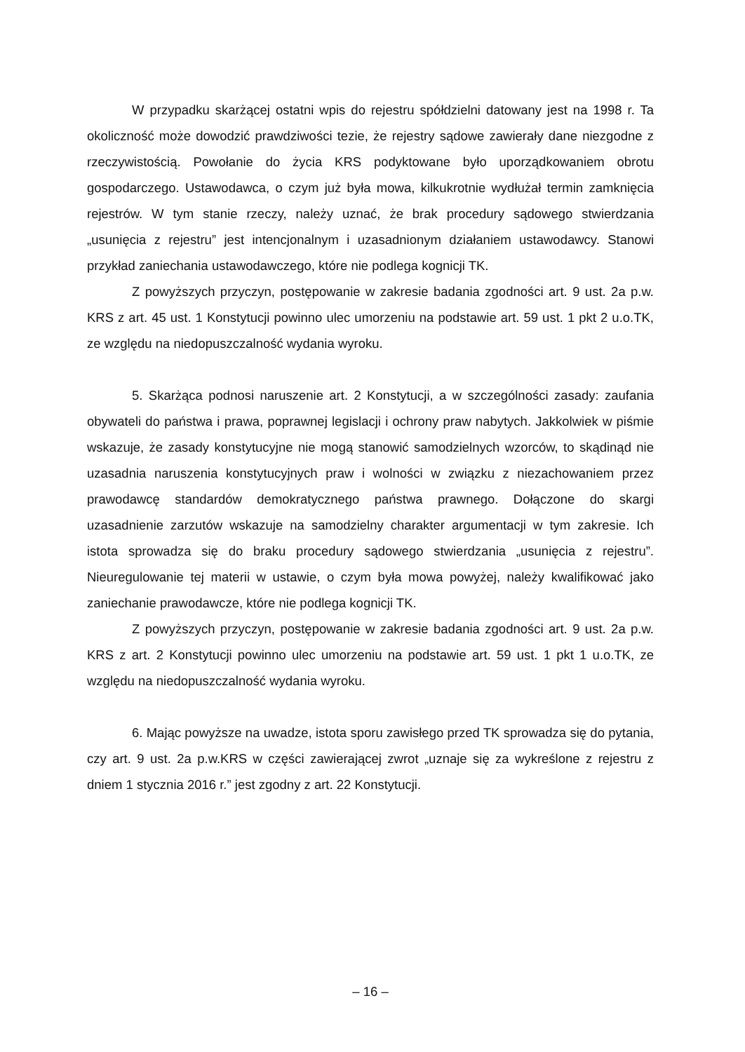W przypadku skarżącej ostatni wpis do rejestru spółdzielni datowany jest na 1998 r. Ta okoliczność może dowodzić prawdziwości tezie, że rejestry sądowe zawierały dane niezgodne z rzeczywistością. Powołanie do życia KRS podyktowane było uporządkowaniem obrotu gospodarczego. Ustawodawca, o czym już była mowa, kilkukrotnie wydłużał termin zamknięcia rejestrów. W tym stanie rzeczy, należy uznać, że brak procedury sądowego stwierdzania „usunięcia z rejestru” jest intencjonalnym i uzasadnionym działaniem ustawodawcy. Stanowi przykład zaniechania ustawodawczego, które nie podlega kognicji TK.
Z powyższych przyczyn, postępowanie w zakresie badania zgodności art. 9 ust. 2a p.w. KRS z art. 45 ust. 1 Konstytucji powinno ulec umorzeniu na podstawie art. 59 ust. 1 pkt 2 u.o.TK, ze względu na niedopuszczalność wydania wyroku.
5. Skarżąca podnosi naruszenie art. 2 Konstytucji, a w szczególności zasady: zaufania obywateli do państwa i prawa, poprawnej legislacji i ochrony praw nabytych. Jakkolwiek w piśmie wskazuje, że zasady konstytucyjne nie mogą stanowić samodzielnych wzorców, to skądinąd nie uzasadnia naruszenia konstytucyjnych praw i wolności w związku z niezachowaniem przez prawodawcę standardów demokratycznego państwa prawnego. Dołączone do skargi uzasadnienie zarzutów wskazuje na samodzielny charakter argumentacji w tym zakresie. Ich istota sprowadza się do braku procedury sądowego stwierdzania „usunięcia z rejestru”. Nieuregulowanie tej materii w ustawie, o czym była mowa powyżej, należy kwalifikować jako zaniechanie prawodawcze, które nie podlega kognicji TK.
Z powyższych przyczyn, postępowanie w zakresie badania zgodności art. 9 ust. 2a p.w. KRS z art. 2 Konstytucji powinno ulec umorzeniu na podstawie art. 59 ust. 1 pkt 1 u.o.TK, ze względu na niedopuszczalność wydania wyroku.
6. Mając powyższe na uwadze, istota sporu zawisłego przed TK sprowadza się do pytania, czy art. 9 ust. 2a p.w.KRS w części zawierającej zwrot „uznaje się za wykreślone z rejestru z dniem 1 stycznia 2016 r.” jest zgodny z art. 22 Konstytucji.
– 16 –